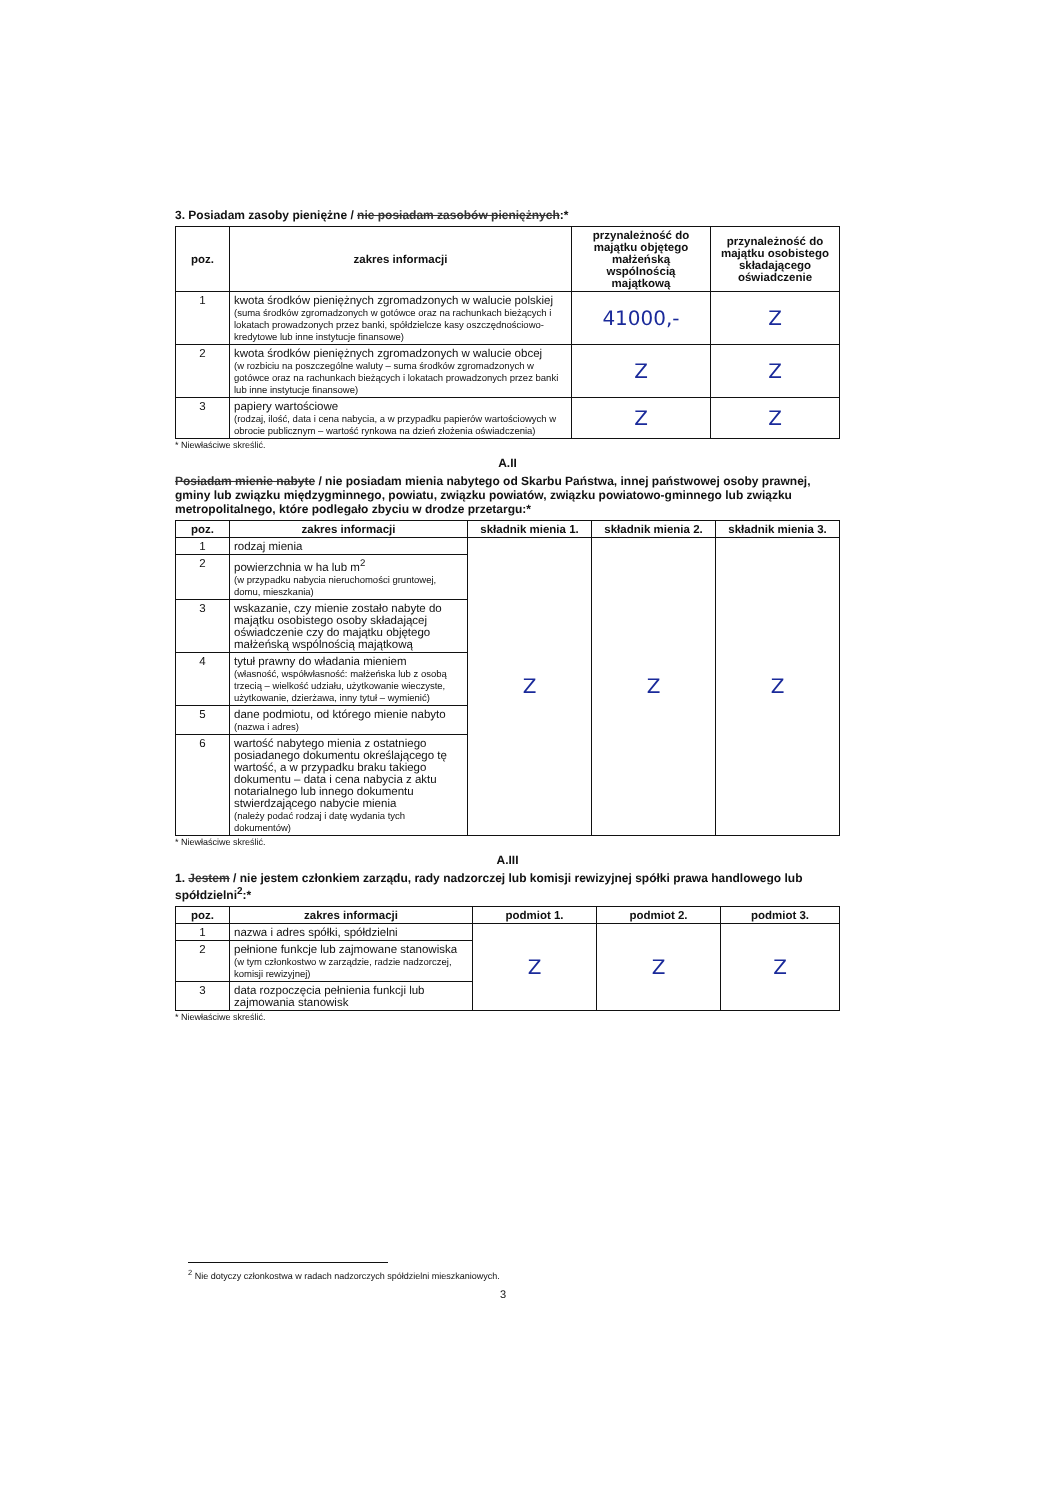3. Posiadam zasoby pieniężne / nie posiadam zasobów pieniężnych:*
| poz. | zakres informacji | przynależność do majątku objętego małżeńską wspólnością majątkową | przynależność do majątku osobistego składającego oświadczenie |
| --- | --- | --- | --- |
| 1 | kwota środków pieniężnych zgromadzonych w walucie polskiej (suma środków zgromadzonych w gotówce oraz na rachunkach bieżących i lokatach prowadzonych przez banki, spółdzielcze kasy oszczędnościowo-kredytowe lub inne instytucje finansowe) | 41000,- | Z |
| 2 | kwota środków pieniężnych zgromadzonych w walucie obcej (w rozbiciu na poszczególne waluty – suma środków zgromadzonych w gotówce oraz na rachunkach bieżących i lokatach prowadzonych przez banki lub inne instytucje finansowe) | Z | Z |
| 3 | papiery wartościowe (rodzaj, ilość, data i cena nabycia, a w przypadku papierów wartościowych w obrocie publicznym – wartość rynkowa na dzień złożenia oświadczenia) | Z | Z |
* Niewłaściwe skreślić.
A.II
Posiadam mienie nabyte / nie posiadam mienia nabytego od Skarbu Państwa, innej państwowej osoby prawnej, gminy lub związku międzygminnego, powiatu, związku powiatów, związku powiatowo-gminnego lub związku metropolitalnego, które podlegało zbyciu w drodze przetargu:*
| poz. | zakres informacji | składnik mienia 1. | składnik mienia 2. | składnik mienia 3. |
| --- | --- | --- | --- | --- |
| 1 | rodzaj mienia | Z | Z | Z |
| 2 | powierzchnia w ha lub m<sup>2</sup> (w przypadku nabycia nieruchomości gruntowej, domu, mieszkania) | | | |
| 3 | wskazanie, czy mienie zostało nabyte do majątku osobistego osoby składającej oświadczenie czy do majątku objętego małżeńską wspólnością majątkową | | | |
| 4 | tytuł prawny do władania mieniem (własność, współwłasność: małżeńska lub z osobą trzecią – wielkość udziału, użytkowanie wieczyste, użytkowanie, dzierżawa, inny tytuł – wymienić) | | | |
| 5 | dane podmiotu, od którego mienie nabyto (nazwa i adres) | | | |
| 6 | wartość nabytego mienia z ostatniego posiadanego dokumentu określającego tę wartość, a w przypadku braku takiego dokumentu – data i cena nabycia z aktu notarialnego lub innego dokumentu stwierdzającego nabycie mienia (należy podać rodzaj i datę wydania tych dokumentów) | | | |
* Niewłaściwe skreślić.
A.III
1. Jestem / nie jestem członkiem zarządu, rady nadzorczej lub komisji rewizyjnej spółki prawa handlowego lub spółdzielni<sup>2</sup>:*
| poz. | zakres informacji | podmiot 1. | podmiot 2. | podmiot 3. |
| --- | --- | --- | --- | --- |
| 1 | nazwa i adres spółki, spółdzielni | Z | Z | Z |
| 2 | pełnione funkcje lub zajmowane stanowiska (w tym członkostwo w zarządzie, radzie nadzorczej, komisji rewizyjnej) | | | |
| 3 | data rozpoczęcia pełnienia funkcji lub zajmowania stanowisk | | | |
* Niewłaściwe skreślić.
<sup>2</sup> Nie dotyczy członkostwa w radach nadzorczych spółdzielni mieszkaniowych.
3